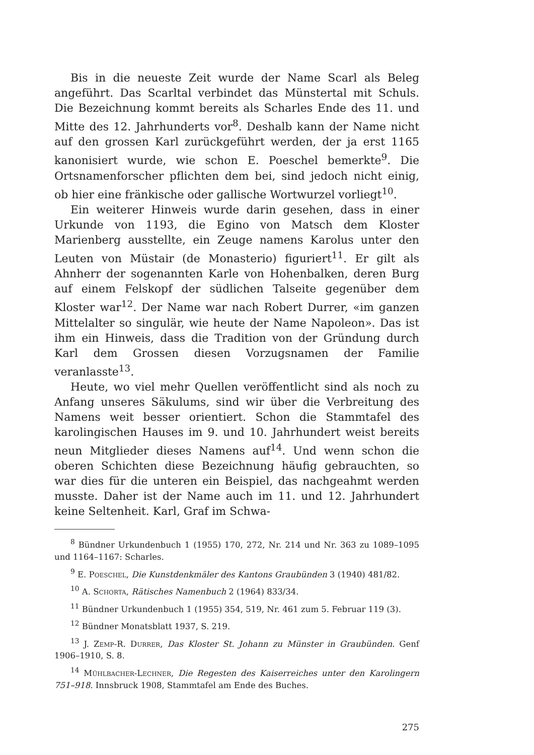Bis in die neueste Zeit wurde der Name Scarl als Beleg angeführt. Das Scarltal verbindet das Münstertal mit Schuls. Die Bezeichnung kommt bereits als Scharles Ende des 11. und Mitte des 12. Jahrhunderts vor<sup>8</sup>. Deshalb kann der Name nicht auf den grossen Karl zurückgeführt werden, der ja erst 1165 kanonisiert wurde, wie schon E. Poeschel bemerkte<sup>9</sup>. Die Ortsnamenforscher pflichten dem bei, sind jedoch nicht einig, ob hier eine fränkische oder gallische Wortwurzel vorliegt<sup>10</sup>.
Ein weiterer Hinweis wurde darin gesehen, dass in einer Urkunde von 1193, die Egino von Matsch dem Kloster Marienberg ausstellte, ein Zeuge namens Karolus unter den Leuten von Müstair (de Monasterio) figuriert<sup>11</sup>. Er gilt als Ahnherr der sogenannten Karle von Hohenbalken, deren Burg auf einem Felskopf der südlichen Talseite gegenüber dem Kloster war<sup>12</sup>. Der Name war nach Robert Durrer, «im ganzen Mittelalter so singulär, wie heute der Name Napoleon». Das ist ihm ein Hinweis, dass die Tradition von der Gründung durch Karl dem Grossen diesen Vorzugsnamen der Familie veranlasste<sup>13</sup>.
Heute, wo viel mehr Quellen veröffentlicht sind als noch zu Anfang unseres Säkulums, sind wir über die Verbreitung des Namens weit besser orientiert. Schon die Stammtafel des karolingischen Hauses im 9. und 10. Jahrhundert weist bereits neun Mitglieder dieses Namens auf<sup>14</sup>. Und wenn schon die oberen Schichten diese Bezeichnung häufig gebrauchten, so war dies für die unteren ein Beispiel, das nachgeahmt werden musste. Daher ist der Name auch im 11. und 12. Jahrhundert keine Seltenheit. Karl, Graf im Schwa-
<sup>8</sup> Bündner Urkundenbuch 1 (1955) 170, 272, Nr. 214 und Nr. 363 zu 1089–1095 und 1164–1167: Scharles.
<sup>9</sup> E. Poeschel, Die Kunstdenkmäler des Kantons Graubünden 3 (1940) 481/82.
<sup>10</sup> A. Schorta, Rätisches Namenbuch 2 (1964) 833/34.
<sup>11</sup> Bündner Urkundenbuch 1 (1955) 354, 519, Nr. 461 zum 5. Februar 119 (3).
<sup>12</sup> Bündner Monatsblatt 1937, S. 219.
<sup>13</sup> J. Zemp-R. Durrer, Das Kloster St. Johann zu Münster in Graubünden. Genf 1906–1910, S. 8.
<sup>14</sup> Mühlbacher-Lechner, Die Regesten des Kaiserreiches unter den Karolingern 751–918. Innsbruck 1908, Stammtafel am Ende des Buches.
275